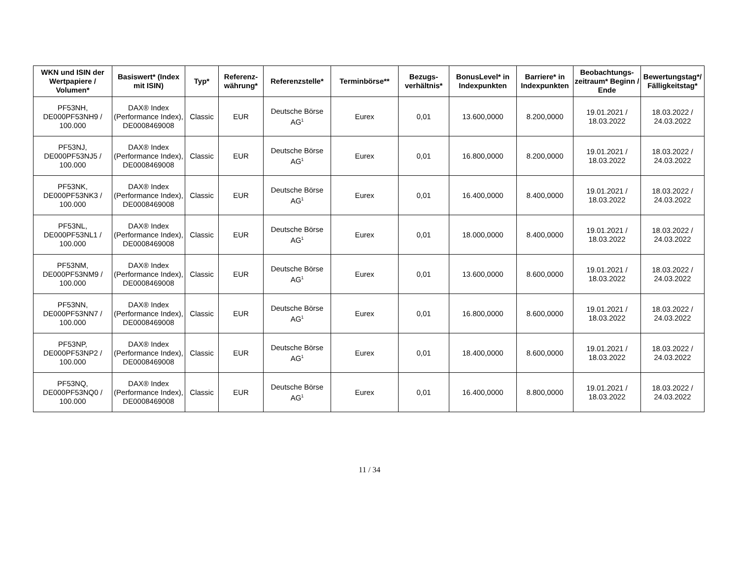| WKN und ISIN der Wertpapiere / Volumen* | Basiswert* (Index mit ISIN) | Typ* | Referenz-währung* | Referenzstelle* | Terminbörse** | Bezugs-verhältnis* | BonusLevel* in Indexpunkten | Barriere* in Indexpunkten | Beobachtungs-zeitraum* Beginn / Ende | Bewertungstag*/ Fälligkeitstag* |
| --- | --- | --- | --- | --- | --- | --- | --- | --- | --- | --- |
| PF53NH, DE000PF53NH9 / 100.000 | DAX® Index (Performance Index), DE0008469008 | Classic | EUR | Deutsche Börse AG<sup>1</sup> | Eurex | 0,01 | 13.600,0000 | 8.200,0000 | 19.01.2021 / 18.03.2022 | 18.03.2022 / 24.03.2022 |
| PF53NJ, DE000PF53NJ5 / 100.000 | DAX® Index (Performance Index), DE0008469008 | Classic | EUR | Deutsche Börse AG<sup>1</sup> | Eurex | 0,01 | 16.800,0000 | 8.200,0000 | 19.01.2021 / 18.03.2022 | 18.03.2022 / 24.03.2022 |
| PF53NK, DE000PF53NK3 / 100.000 | DAX® Index (Performance Index), DE0008469008 | Classic | EUR | Deutsche Börse AG<sup>1</sup> | Eurex | 0,01 | 16.400,0000 | 8.400,0000 | 19.01.2021 / 18.03.2022 | 18.03.2022 / 24.03.2022 |
| PF53NL, DE000PF53NL1 / 100.000 | DAX® Index (Performance Index), DE0008469008 | Classic | EUR | Deutsche Börse AG<sup>1</sup> | Eurex | 0,01 | 18.000,0000 | 8.400,0000 | 19.01.2021 / 18.03.2022 | 18.03.2022 / 24.03.2022 |
| PF53NM, DE000PF53NM9 / 100.000 | DAX® Index (Performance Index), DE0008469008 | Classic | EUR | Deutsche Börse AG<sup>1</sup> | Eurex | 0,01 | 13.600,0000 | 8.600,0000 | 19.01.2021 / 18.03.2022 | 18.03.2022 / 24.03.2022 |
| PF53NN, DE000PF53NN7 / 100.000 | DAX® Index (Performance Index), DE0008469008 | Classic | EUR | Deutsche Börse AG<sup>1</sup> | Eurex | 0,01 | 16.800,0000 | 8.600,0000 | 19.01.2021 / 18.03.2022 | 18.03.2022 / 24.03.2022 |
| PF53NP, DE000PF53NP2 / 100.000 | DAX® Index (Performance Index), DE0008469008 | Classic | EUR | Deutsche Börse AG<sup>1</sup> | Eurex | 0,01 | 18.400,0000 | 8.600,0000 | 19.01.2021 / 18.03.2022 | 18.03.2022 / 24.03.2022 |
| PF53NQ, DE000PF53NQ0 / 100.000 | DAX® Index (Performance Index), DE0008469008 | Classic | EUR | Deutsche Börse AG<sup>1</sup> | Eurex | 0,01 | 16.400,0000 | 8.800,0000 | 19.01.2021 / 18.03.2022 | 18.03.2022 / 24.03.2022 |
11 / 34